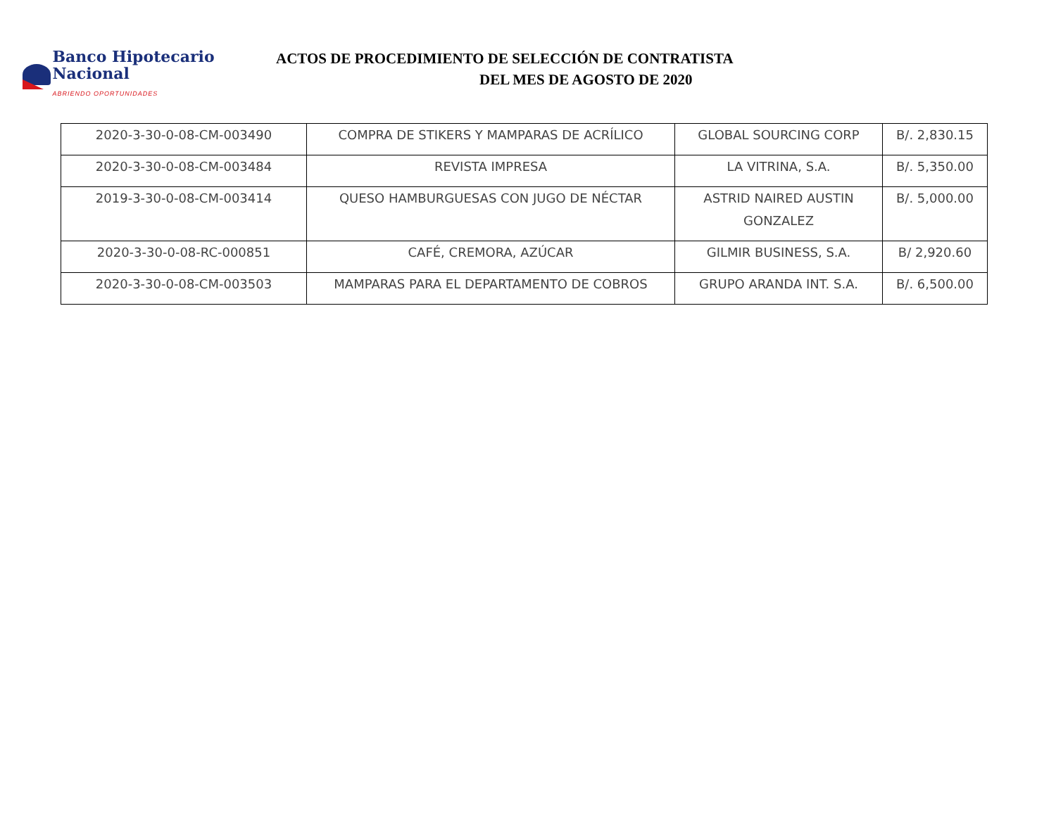Banco Hipotecario Nacional
ABRIENDO OPORTUNIDADES
ACTOS DE PROCEDIMIENTO DE SELECCIÓN DE CONTRATISTA
DEL MES DE AGOSTO DE 2020
| 2020-3-30-0-08-CM-003490 | COMPRA DE STIKERS Y MAMPARAS DE ACRÍLICO | GLOBAL SOURCING CORP | B/. 2,830.15 |
| 2020-3-30-0-08-CM-003484 | REVISTA IMPRESA | LA VITRINA, S.A. | B/. 5,350.00 |
| 2019-3-30-0-08-CM-003414 | QUESO HAMBURGUESAS CON JUGO DE NÉCTAR | ASTRID NAIRED AUSTIN GONZALEZ | B/. 5,000.00 |
| 2020-3-30-0-08-RC-000851 | CAFÉ, CREMORA, AZÚCAR | GILMIR BUSINESS, S.A. | B/ 2,920.60 |
| 2020-3-30-0-08-CM-003503 | MAMPARAS PARA EL DEPARTAMENTO DE COBROS | GRUPO ARANDA INT. S.A. | B/. 6,500.00 |